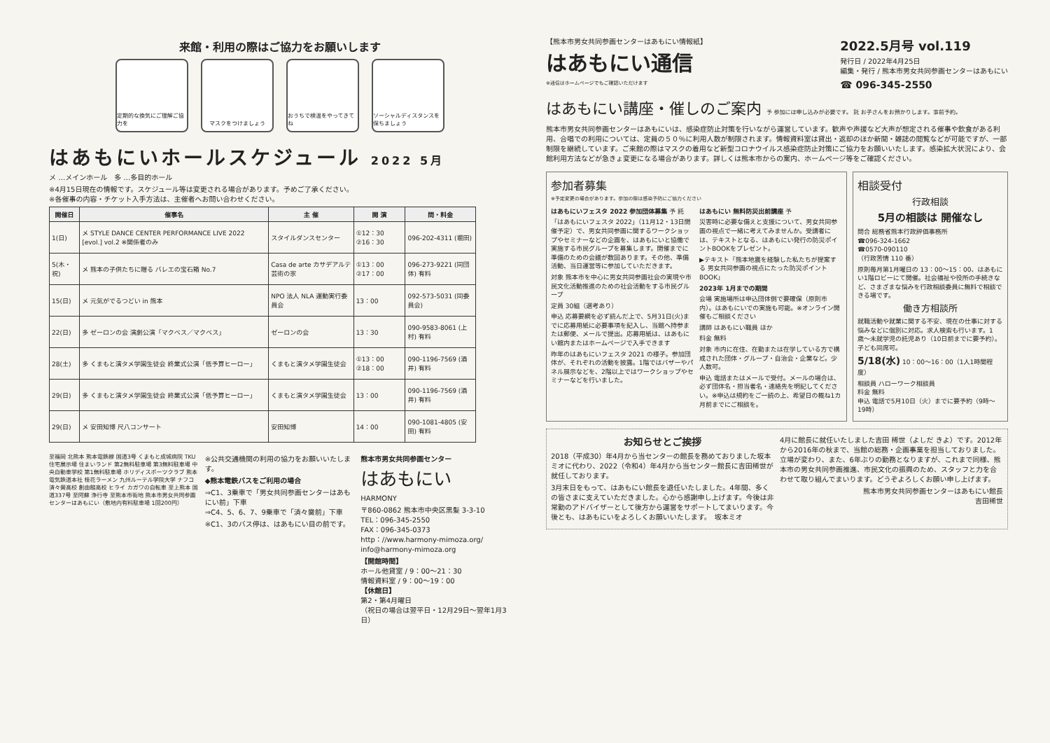来館・利用の際はご協力をお願いします
定期的な換気にご理解ご協力を
マスクをつけましょう おうちで検温をやってきてね
ソーシャルディスタンスを保ちましょう
はあもにいホールスケジュール 2022 5月
メ …メインホール　多 …多目的ホール
※4月15日現在の情報です。スケジュール等は変更される場合があります。予めご了承ください。
※各催事の内容・チケット入手方法は、主催者へお問い合わせください。
| 開催日 | 催事名 | 主 催 | 開 演 | 問・料金 |
| --- | --- | --- | --- | --- |
| 1(日) | メ STYLE DANCE CENTER PERFORMANCE LIVE 2022 [evol.] vol.2 ※関係者のみ | スタイルダンスセンター | ①12：30 ②16：30 | 096-202-4311 (堀田) |
| 5(木・祝) | メ 熊本の子供たちに贈る バレエの宝石箱 No.7 | Casa de arte カサデアルテ 芸術の家 | ①13：00 ②17：00 | 096-273-9221 (同団体) 有料 |
| 15(日) | メ 元気がでるつどい in 熊本 | NPO 法人 NLA 運動実行委員会 | 13：00 | 092-573-5031 (同委員会) |
| 22(日) | 多 ゼーロンの会 演劇公演「マクベス／マクベス」 | ゼーロンの会 | 13：30 | 090-9583-8061 (上村) 有料 |
| 28(土) | 多 くまもと演タメ学園生徒会 終業式公演「低予算ヒーロー」 | くまもと演タメ学園生徒会 | ①13：00 ②18：00 | 090-1196-7569 (酒井) 有料 |
| 29(日) | 多 くまもと演タメ学園生徒会 終業式公演「低予算ヒーロー」 | くまもと演タメ学園生徒会 | 13：00 | 090-1196-7569 (酒井) 有料 |
| 29(日) | メ 安田知博 尺八コンサート | 安田知博 | 14：00 | 090-1081-4805 (安田) 有料 |
至福岡 北熊本 熊本電鉄線 国道3号 くまもと成城病院 TKU住宅展示場 住まいランド 第2無料駐車場 第3無料駐車場 中央自動車学校 第1無料駐車場 ホリディスポーツクラブ 熊本電気鉄道本社 桂花ラーメン 九州ルーテル学院大学 ナフコ 済々黌高校 創由館高校 ヒライ カガワの自転車 至上熊本 国道337号 至阿蘇 浄行寺 至熊本市街地 熊本市男女共同参画センターはあもにい（敷地内有料駐車場 1回200円）
※公共交通機関の利用の協力をお願いいたします。
◆熊本電鉄バスをご利用の場合
⇒C1、3乗車で「男女共同参画センターはあもにい前」下車
⇒C4、5、6、7、9乗車で「済々黌前」下車
※C1、3のバス停は、はあもにい目の前です。
熊本市男女共同参画センター
はあもにい
HARMONY
〒860-0862 熊本市中央区黒髪 3-3-10
TEL：096-345-2550
FAX：096-345-0373
http：//www.harmony-mimoza.org/
info@harmony-mimoza.org
【開館時間】
ホール他貸室 / 9：00〜21：30
情報資料室 / 9：00〜19：00
【休館日】
第2・第4月曜日
（祝日の場合は翌平日・12月29日〜翌年1月3日）
【熊本市男女共同参画センターはあもにい情報紙】
はあもにい通信
※通信はホームページでもご確認いただけます
2022.5月号 vol.119
発行日 / 2022年4月25日
編集・発行 / 熊本市男女共同参画センターはあもにい
☎ 096-345-2550
はあもにい講座・催しのご案内 予 参加には申し込みが必要です。 託 お子さんをお預かりします。事前予約。
熊本市男女共同参画センターはあもにいは、感染症防止対策を行いながら運営しています。歓声や声援など大声が想定される催事や飲食がある利用、合唱での利用については、定員の５０％に利用人数が制限されます。情報資料室は貸出・返却のほか新聞・雑誌の閲覧などが可能ですが、一部制限を継続しています。ご来館の際はマスクの着用など新型コロナウイルス感染症防止対策にご協力をお願いいたします。感染拡大状況により、会館利用方法などが急きょ変更になる場合があります。詳しくは熊本市からの案内、ホームページ等をご確認ください。
参加者募集
※予定変更の場合があります。参加の際は感染予防にご協力ください
はあもにいフェスタ 2022 参加団体募集 予 託
「はあもにいフェスタ 2022」（11月12・13日開催予定）で、男女共同参画に関するワークショップやセミナーなどの企画を、はあもにいと協働で実施する市民グループを募集します。開催までに準備のための会議が数回あります。その他、準備活動、当日運営等に参加していただきます。
対象 熊本市を中心に男女共同参画社会の実現や市民文化活動推進のための社会活動をする市民グループ
定員 30組（選考あり）
申込 応募要綱を必ず読んだ上で、5月31日(火)までに応募用紙に必要事項を記入し、当館へ持参または郵便、メールで提出。応募用紙は、はあもにい館内またはホームページで入手できます
昨年のはあもにいフェスタ 2021 の様子。参加団体が、それぞれの活動を披露。1階ではバザーやパネル展示などを、2階以上ではワークショップやセミナーなどを行いました。
はあもにい 無料防災出前講座 予
災害時に必要な備えと支援について、男女共同参画の視点で一緒に考えてみませんか。受講者には、テキストとなる、はあもにい発行の防災ポイントBOOKをプレゼント。
▶テキスト「熊本地震を経験した私たちが提案する 男女共同参画の視点にたった防災ポイントBOOK」
2023年 1月までの期間
会場 実施場所は申込団体側で要確保（原則市内）。はあもにいでの実施も可能。※オンライン開催もご相談ください
講師 はあもにい職員 ほか
料金 無料
対象 市内に在住、在勤または在学している方で構成された団体・グループ・自治会・企業など。少人数可。
申込 電話またはメールで受付。メールの場合は、必ず団体名・担当者名・連絡先を明記してください。※申込は規約をご一読の上、希望日の概ね1カ月前までにご相談を。
相談受付
行政相談
5月の相談は 開催なし
問合 総務省熊本行政評価事務所
☎096-324-1662
☎0570-090110
（行政苦情 110 番）
原則毎月第1月曜日の 13：00〜15：00、はあもにい1階ロビーにて開催。社会福祉や役所の手続きなど、さまざまな悩みを行政相談委員に無料で相談できる場です。
働き方相談所
就職活動や就業に関する不安、現在の仕事に対する悩みなどに個別に対応。求人検索も行います。1歳〜未就学児の託児あり（10日前までに要予約）。子ども同席可。
5/18(水) 10：00〜16：00（1人1時間程度）
相談員 ハローワーク相談員
料金 無料
申込 電話で5月10日（火）までに要予約（9時〜19時）
お知らせとご挨拶
2018（平成30）年4月から当センターの館長を務めておりました坂本ミオに代わり、2022（令和4）年4月から当センター館長に吉田稀世が就任しております。
3月末日をもって、はあもにい館長を退任いたしました。4年間、多くの皆さまに支えていただきました。心から感謝申し上げます。今後は非常勤のアドバイザーとして後方から運営をサポートしてまいります。今後とも、はあもにいをよろしくお願いいたします。　坂本ミオ
4月に館長に就任いたしました吉田 稀世（よしだ きよ）です。2012年から2016年の秋まで、当館の総務・企画事業を担当しておりました。立場が変わり、また、6年ぶりの勤務となりますが、これまで同様、熊本市の男女共同参画推進、市民文化の振興のため、スタッフと力を合わせて取り組んでまいります。どうぞよろしくお願い申し上げます。
熊本市男女共同参画センターはあもにい館長
吉田稀世